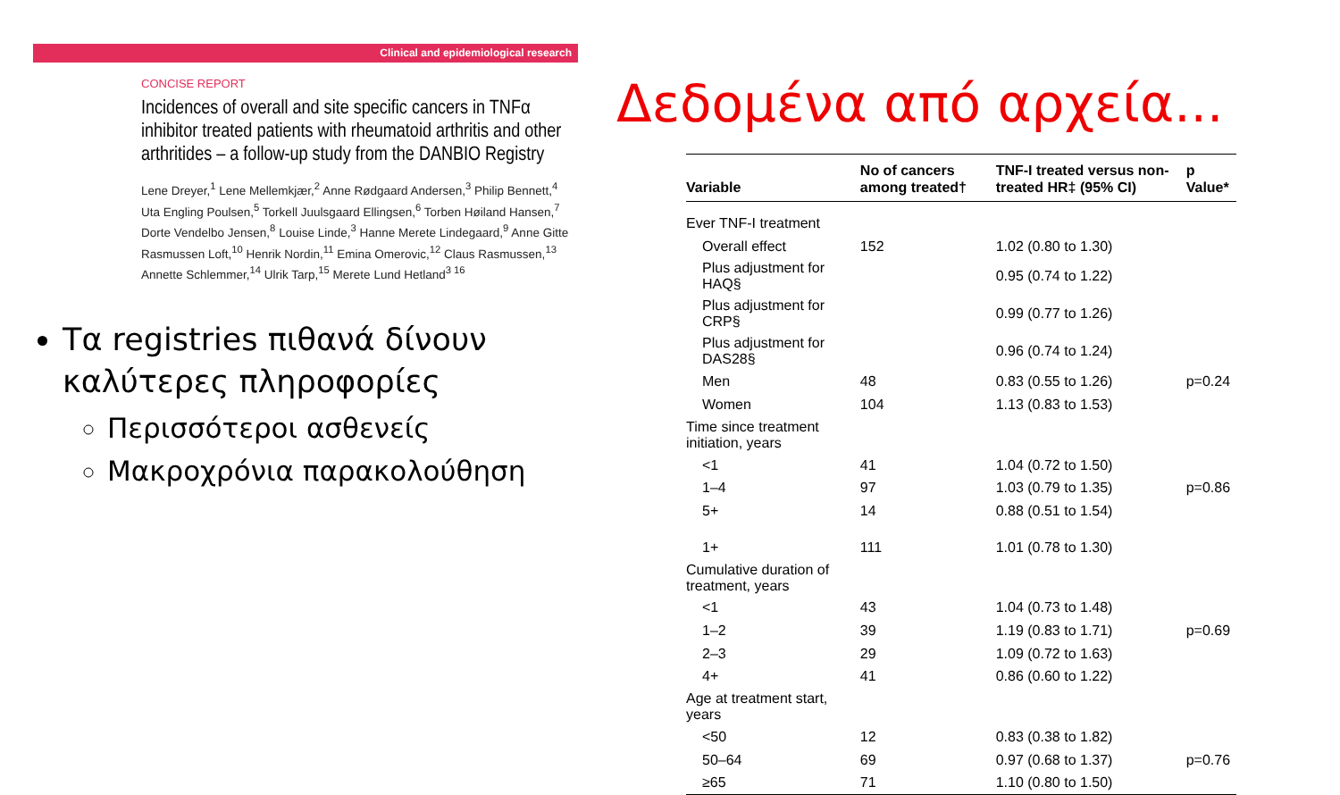Clinical and epidemiological research
CONCISE REPORT
Incidences of overall and site specific cancers in TNFα inhibitor treated patients with rheumatoid arthritis and other arthritides – a follow-up study from the DANBIO Registry
Lene Dreyer,<sup>1</sup> Lene Mellemkjær,<sup>2</sup> Anne Rødgaard Andersen,<sup>3</sup> Philip Bennett,<sup>4</sup> Uta Engling Poulsen,<sup>5</sup> Torkell Juulsgaard Ellingsen,<sup>6</sup> Torben Høiland Hansen,<sup>7</sup> Dorte Vendelbo Jensen,<sup>8</sup> Louise Linde,<sup>3</sup> Hanne Merete Lindegaard,<sup>9</sup> Anne Gitte Rasmussen Loft,<sup>10</sup> Henrik Nordin,<sup>11</sup> Emina Omerovic,<sup>12</sup> Claus Rasmussen,<sup>13</sup> Annette Schlemmer,<sup>14</sup> Ulrik Tarp,<sup>15</sup> Merete Lund Hetland<sup>3 16</sup>
Τα registries πιθανά δίνουν καλύτερες πληροφορίες
Περισσότεροι ασθενείς
Μακροχρόνια παρακολούθηση
Δεδομένα από αρχεία...
| Variable | No of cancers among treated† | TNF-I treated versus non-treated HR‡ (95% CI) | p Value* |
| --- | --- | --- | --- |
| Ever TNF-I treatment | | | |
| Overall effect | 152 | 1.02 (0.80 to 1.30) | |
| Plus adjustment for HAQ§ | | 0.95 (0.74 to 1.22) | |
| Plus adjustment for CRP§ | | 0.99 (0.77 to 1.26) | |
| Plus adjustment for DAS28§ | | 0.96 (0.74 to 1.24) | |
| Men | 48 | 0.83 (0.55 to 1.26) | p=0.24 |
| Women | 104 | 1.13 (0.83 to 1.53) | |
| Time since treatment initiation, years | | | |
| <1 | 41 | 1.04 (0.72 to 1.50) | |
| 1–4 | 97 | 1.03 (0.79 to 1.35) | p=0.86 |
| 5+ | 14 | 0.88 (0.51 to 1.54) | |
| 1+ | 111 | 1.01 (0.78 to 1.30) | |
| Cumulative duration of treatment, years | | | |
| <1 | 43 | 1.04 (0.73 to 1.48) | |
| 1–2 | 39 | 1.19 (0.83 to 1.71) | p=0.69 |
| 2–3 | 29 | 1.09 (0.72 to 1.63) | |
| 4+ | 41 | 0.86 (0.60 to 1.22) | |
| Age at treatment start, years | | | |
| <50 | 12 | 0.83 (0.38 to 1.82) | |
| 50–64 | 69 | 0.97 (0.68 to 1.37) | p=0.76 |
| ≥65 | 71 | 1.10 (0.80 to 1.50) | |